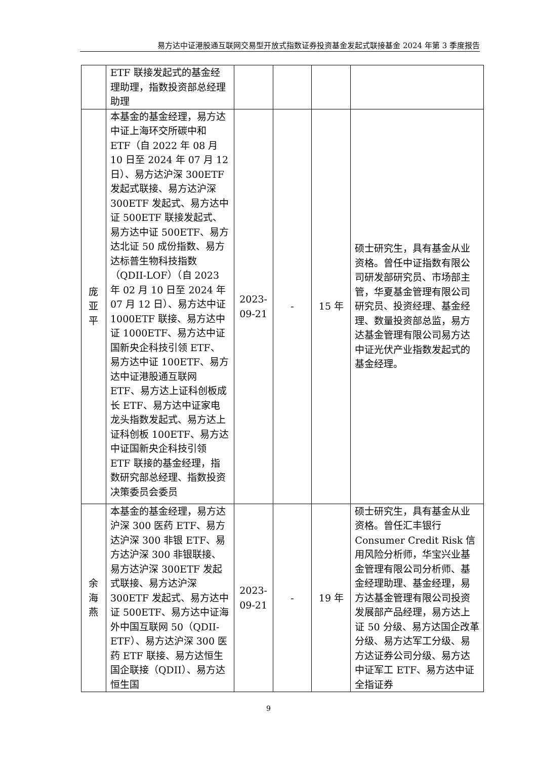易方达中证港股通互联网交易型开放式指数证券投资基金发起式联接基金 2024 年第 3 季度报告
| | ETF 联接发起式的基金经理助理，指数投资部总经理助理 | | | | |
| 庞 亚 平 | 本基金的基金经理，易方达中证上海环交所碳中和 ETF（自 2022 年 08 月 10 日至 2024 年 07 月 12 日）、易方达沪深 300ETF 发起式联接、易方达沪深 300ETF 发起式、易方达中证 500ETF 联接发起式、易方达中证 500ETF、易方达北证 50 成份指数、易方达标普生物科技指数（QDII-LOF）（自 2023 年 02 月 10 日至 2024 年 07 月 12 日）、易方达中证 1000ETF 联接、易方达中证 1000ETF、易方达中证国新央企科技引领 ETF、易方达中证 100ETF、易方达中证港股通互联网 ETF、易方达上证科创板成长 ETF、易方达中证家电龙头指数发起式、易方达上证科创板 100ETF、易方达中证国新央企科技引领 ETF 联接的基金经理，指数研究部总经理、指数投资决策委员会委员 | 2023-09-21 | - | 15 年 | 硕士研究生，具有基金从业资格。曾任中证指数有限公司研发部研究员、市场部主管，华夏基金管理有限公司研究员、投资经理、基金经理、数量投资部总监，易方达基金管理有限公司易方达中证光伏产业指数发起式的基金经理。 |
| 余 海 燕 | 本基金的基金经理，易方达沪深 300 医药 ETF、易方达沪深 300 非银 ETF、易方达沪深 300 非银联接、易方达沪深 300ETF 发起式联接、易方达沪深 300ETF 发起式、易方达中证 500ETF、易方达中证海外中国互联网 50（QDII-ETF）、易方达沪深 300 医药 ETF 联接、易方达恒生国企联接（QDII）、易方达恒生国 | 2023-09-21 | - | 19 年 | 硕士研究生，具有基金从业资格。曾任汇丰银行 Consumer Credit Risk 信用风险分析师，华宝兴业基金管理有限公司分析师、基金经理助理、基金经理，易方达基金管理有限公司投资发展部产品经理，易方达上证 50 分级、易方达国企改革分级、易方达军工分级、易方达证券公司分级、易方达中证军工 ETF、易方达中证全指证券 |
9